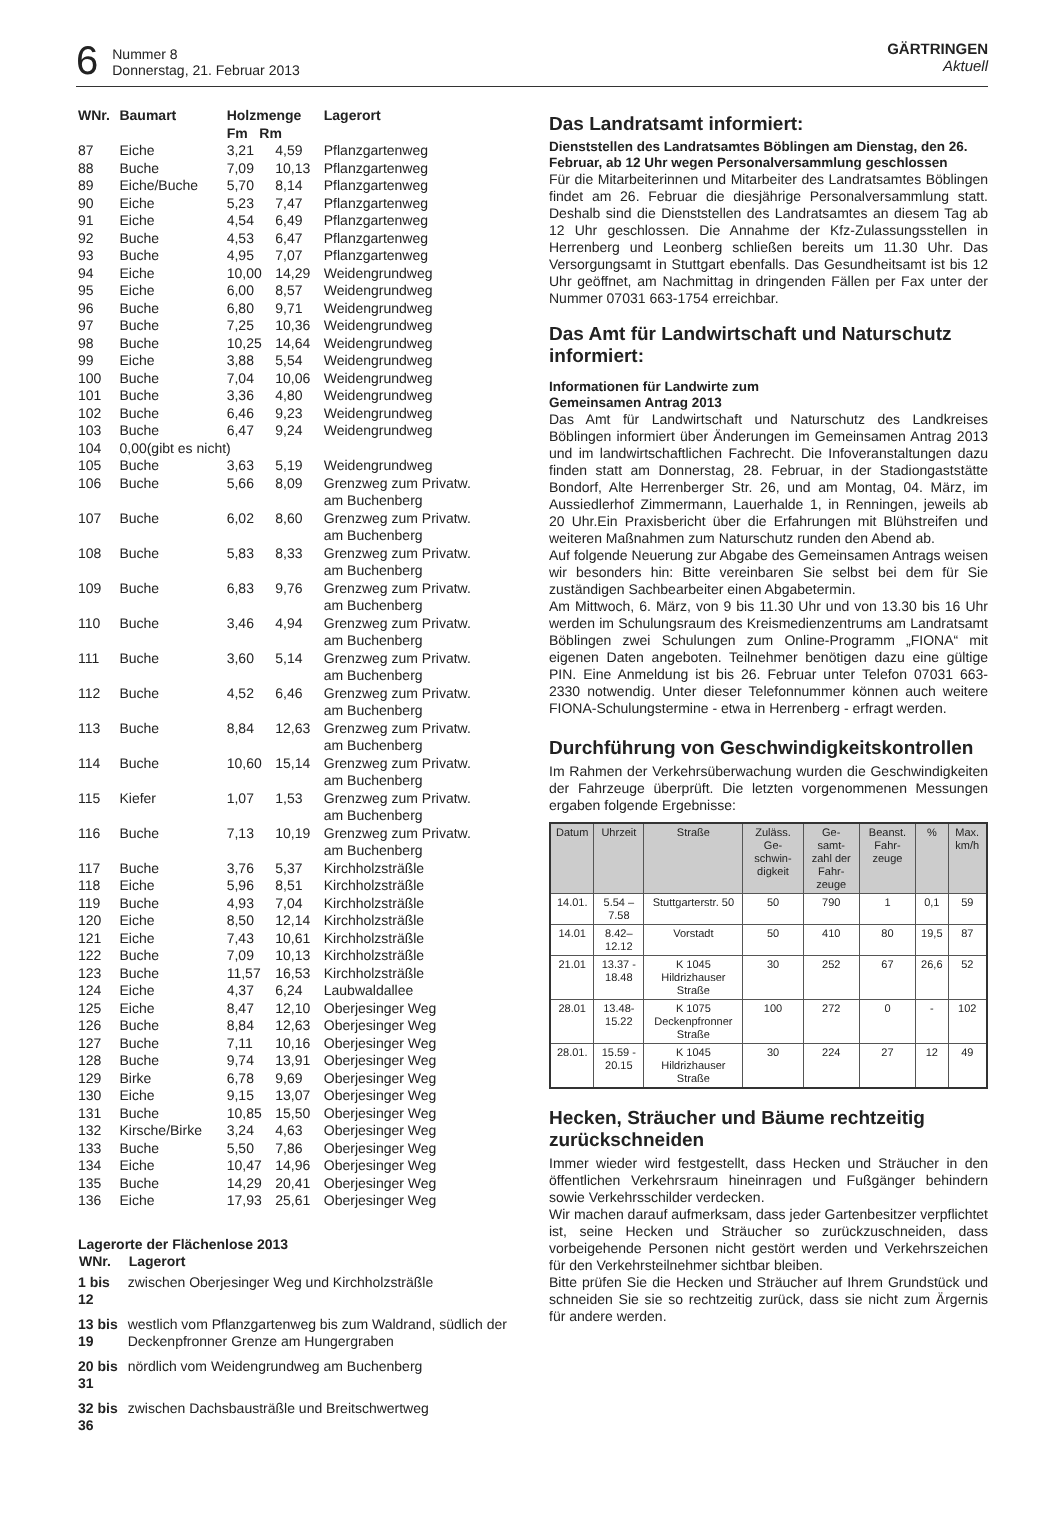6
Nummer 8
Donnerstag, 21. Februar 2013
GÄRTRINGEN
Aktuell
| WNr. | Baumart | Holzmenge Fm Rm | | Lagerort |
| --- | --- | --- | --- | --- |
| 87 | Eiche | 3,21 | 4,59 | Pflanzgartenweg |
| 88 | Buche | 7,09 | 10,13 | Pflanzgartenweg |
| 89 | Eiche/Buche | 5,70 | 8,14 | Pflanzgartenweg |
| 90 | Eiche | 5,23 | 7,47 | Pflanzgartenweg |
| 91 | Eiche | 4,54 | 6,49 | Pflanzgartenweg |
| 92 | Buche | 4,53 | 6,47 | Pflanzgartenweg |
| 93 | Buche | 4,95 | 7,07 | Pflanzgartenweg |
| 94 | Eiche | 10,00 | 14,29 | Weidengrundweg |
| 95 | Eiche | 6,00 | 8,57 | Weidengrundweg |
| 96 | Buche | 6,80 | 9,71 | Weidengrundweg |
| 97 | Buche | 7,25 | 10,36 | Weidengrundweg |
| 98 | Buche | 10,25 | 14,64 | Weidengrundweg |
| 99 | Eiche | 3,88 | 5,54 | Weidengrundweg |
| 100 | Buche | 7,04 | 10,06 | Weidengrundweg |
| 101 | Buche | 3,36 | 4,80 | Weidengrundweg |
| 102 | Buche | 6,46 | 9,23 | Weidengrundweg |
| 103 | Buche | 6,47 | 9,24 | Weidengrundweg |
| 104 | 0,00(gibt es nicht) | | | |
| 105 | Buche | 3,63 | 5,19 | Weidengrundweg |
| 106 | Buche | 5,66 | 8,09 | Grenzweg zum Privatw. am Buchenberg |
| 107 | Buche | 6,02 | 8,60 | Grenzweg zum Privatw. am Buchenberg |
| 108 | Buche | 5,83 | 8,33 | Grenzweg zum Privatw. am Buchenberg |
| 109 | Buche | 6,83 | 9,76 | Grenzweg zum Privatw. am Buchenberg |
| 110 | Buche | 3,46 | 4,94 | Grenzweg zum Privatw. am Buchenberg |
| 111 | Buche | 3,60 | 5,14 | Grenzweg zum Privatw. am Buchenberg |
| 112 | Buche | 4,52 | 6,46 | Grenzweg zum Privatw. am Buchenberg |
| 113 | Buche | 8,84 | 12,63 | Grenzweg zum Privatw. am Buchenberg |
| 114 | Buche | 10,60 | 15,14 | Grenzweg zum Privatw. am Buchenberg |
| 115 | Kiefer | 1,07 | 1,53 | Grenzweg zum Privatw. am Buchenberg |
| 116 | Buche | 7,13 | 10,19 | Grenzweg zum Privatw. am Buchenberg |
| 117 | Buche | 3,76 | 5,37 | Kirchholzsträßle |
| 118 | Eiche | 5,96 | 8,51 | Kirchholzsträßle |
| 119 | Buche | 4,93 | 7,04 | Kirchholzsträßle |
| 120 | Eiche | 8,50 | 12,14 | Kirchholzsträßle |
| 121 | Eiche | 7,43 | 10,61 | Kirchholzsträßle |
| 122 | Buche | 7,09 | 10,13 | Kirchholzsträßle |
| 123 | Buche | 11,57 | 16,53 | Kirchholzsträßle |
| 124 | Eiche | 4,37 | 6,24 | Laubwaldallee |
| 125 | Eiche | 8,47 | 12,10 | Oberjesinger Weg |
| 126 | Buche | 8,84 | 12,63 | Oberjesinger Weg |
| 127 | Buche | 7,11 | 10,16 | Oberjesinger Weg |
| 128 | Buche | 9,74 | 13,91 | Oberjesinger Weg |
| 129 | Birke | 6,78 | 9,69 | Oberjesinger Weg |
| 130 | Eiche | 9,15 | 13,07 | Oberjesinger Weg |
| 131 | Buche | 10,85 | 15,50 | Oberjesinger Weg |
| 132 | Kirsche/Birke | 3,24 | 4,63 | Oberjesinger Weg |
| 133 | Buche | 5,50 | 7,86 | Oberjesinger Weg |
| 134 | Eiche | 10,47 | 14,96 | Oberjesinger Weg |
| 135 | Buche | 14,29 | 20,41 | Oberjesinger Weg |
| 136 | Eiche | 17,93 | 25,61 | Oberjesinger Weg |
Lagerorte der Flächenlose 2013
| WNr. | Lagerort |
| --- | --- |
| 1 bis 12 | zwischen Oberjesinger Weg und Kirchholzsträßle |
| 13 bis 19 | westlich vom Pflanzgartenweg bis zum Waldrand, südlich der Deckenpfronner Grenze am Hungergraben |
| 20 bis 31 | nördlich vom Weidengrundweg am Buchenberg |
| 32 bis 36 | zwischen Dachsbausträßle und Breitschwertweg |
Das Landratsamt informiert:
Dienststellen des Landratsamtes Böblingen am Dienstag, den 26. Februar, ab 12 Uhr wegen Personalversammlung geschlossen
Für die Mitarbeiterinnen und Mitarbeiter des Landratsamtes Böblingen findet am 26. Februar die diesjährige Personalversammlung statt. Deshalb sind die Dienststellen des Landratsamtes an diesem Tag ab 12 Uhr geschlossen. Die Annahme der Kfz-Zulassungsstellen in Herrenberg und Leonberg schließen bereits um 11.30 Uhr. Das Versorgungsamt in Stuttgart ebenfalls. Das Gesundheitsamt ist bis 12 Uhr geöffnet, am Nachmittag in dringenden Fällen per Fax unter der Nummer 07031 663-1754 erreichbar.
Das Amt für Landwirtschaft und Naturschutz informiert:
Informationen für Landwirte zum
Gemeinsamen Antrag 2013
Das Amt für Landwirtschaft und Naturschutz des Landkreises Böblingen informiert über Änderungen im Gemeinsamen Antrag 2013 und im landwirtschaftlichen Fachrecht. Die Infoveranstaltungen dazu finden statt am Donnerstag, 28. Februar, in der Stadiongaststätte Bondorf, Alte Herrenberger Str. 26, und am Montag, 04. März, im Aussiedlerhof Zimmermann, Lauerhalde 1, in Renningen, jeweils ab 20 Uhr.Ein Praxisbericht über die Erfahrungen mit Blühstreifen und weiteren Maßnahmen zum Naturschutz runden den Abend ab.
Auf folgende Neuerung zur Abgabe des Gemeinsamen Antrags weisen wir besonders hin: Bitte vereinbaren Sie selbst bei dem für Sie zuständigen Sachbearbeiter einen Abgabetermin.
Am Mittwoch, 6. März, von 9 bis 11.30 Uhr und von 13.30 bis 16 Uhr werden im Schulungsraum des Kreismedienzentrums am Landratsamt Böblingen zwei Schulungen zum Online-Programm „FIONA“ mit eigenen Daten angeboten. Teilnehmer benötigen dazu eine gültige PIN. Eine Anmeldung ist bis 26. Februar unter Telefon 07031 663-2330 notwendig. Unter dieser Telefonnummer können auch weitere FIONA-Schulungstermine - etwa in Herrenberg - erfragt werden.
Durchführung von Geschwindigkeitskontrollen
Im Rahmen der Verkehrsüberwachung wurden die Geschwindigkeiten der Fahrzeuge überprüft. Die letzten vorgenommenen Messungen ergaben folgende Ergebnisse:
| Datum | Uhrzeit | Straße | Zuläss. Ge-schwin-digkeit | Ge-samt-zahl der Fahr-zeuge | Beanst. Fahr-zeuge | % | Max. km/h |
| --- | --- | --- | --- | --- | --- | --- | --- |
| 14.01. | 5.54 – 7.58 | Stuttgarterstr. 50 | 50 | 790 | 1 | 0,1 | 59 |
| 14.01 | 8.42– 12.12 | Vorstadt | 50 | 410 | 80 | 19,5 | 87 |
| 21.01 | 13.37 - 18.48 | K 1045 Hildrizhauser Straße | 30 | 252 | 67 | 26,6 | 52 |
| 28.01 | 13.48- 15.22 | K 1075 Deckenpfronner Straße | 100 | 272 | 0 | - | 102 |
| 28.01. | 15.59 - 20.15 | K 1045 Hildrizhauser Straße | 30 | 224 | 27 | 12 | 49 |
Hecken, Sträucher und Bäume rechtzeitig zurückschneiden
Immer wieder wird festgestellt, dass Hecken und Sträucher in den öffentlichen Verkehrsraum hineinragen und Fußgänger behindern sowie Verkehrsschilder verdecken.
Wir machen darauf aufmerksam, dass jeder Gartenbesitzer verpflichtet ist, seine Hecken und Sträucher so zurückzuschneiden, dass vorbeigehende Personen nicht gestört werden und Verkehrszeichen für den Verkehrsteilnehmer sichtbar bleiben.
Bitte prüfen Sie die Hecken und Sträucher auf Ihrem Grundstück und schneiden Sie sie so rechtzeitig zurück, dass sie nicht zum Ärgernis für andere werden.